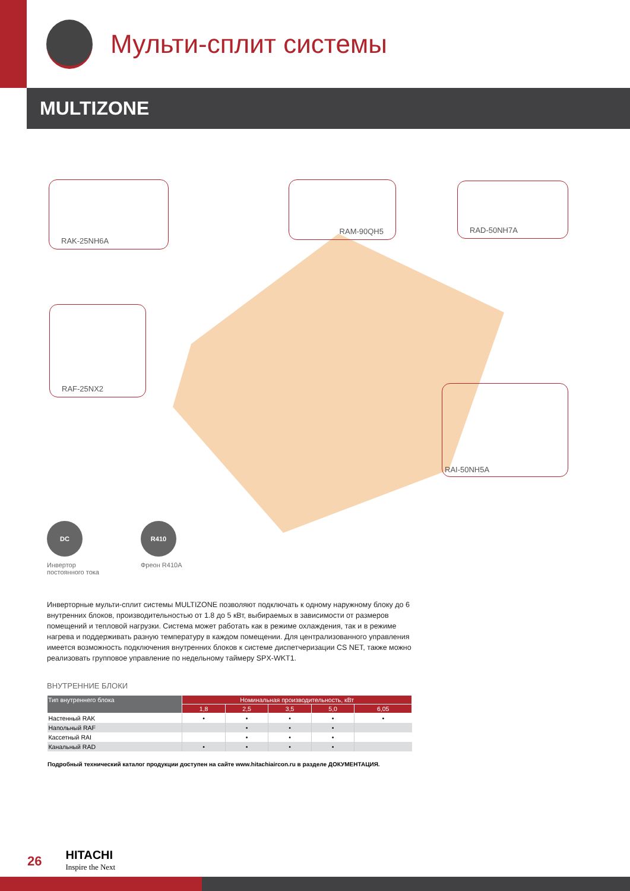Мульти-сплит системы
MULTIZONE
RAK-25NH6A RAM-90QH5 RAD-50NH7A
RAF-25NX2
RAI-50NH5A
DC
Инвертор
постоянного тока
R410
Фреон R410A
Инверторные мульти-сплит системы MULTIZONE позволяют подключать к одному наружному блоку до 6 внутренних блоков, производительностью от 1.8 до 5 кВт, выбираемых в зависимости от размеров помещений и тепловой нагрузки. Система может работать как в режиме охлаждения, так и в режиме нагрева и поддерживать разную температуру в каждом помещении. Для централизованного управления имеется возможность подключения внутренних блоков к системе диспетчеризации CS NET, также можно реализовать групповое управление по недельному таймеру SPX-WKT1.
ВНУТРЕННИЕ БЛОКИ
| Тип внутреннего блока | Номинальная производительность, кВт | | | | |
| --- | --- | --- | --- | --- | --- |
| | 1,8 | 2,5 | 3,5 | 5,0 | 6,05 |
| Настенный RAK | • | • | • | • | • |
| Напольный RAF | | • | • | • | |
| Кассетный RAI | | • | • | • | |
| Канальный RAD | • | • | • | • | |
Подробный технический каталог продукции доступен на сайте www.hitachiaircon.ru в разделе ДОКУМЕНТАЦИЯ.
26
HITACHI
Inspire the Next